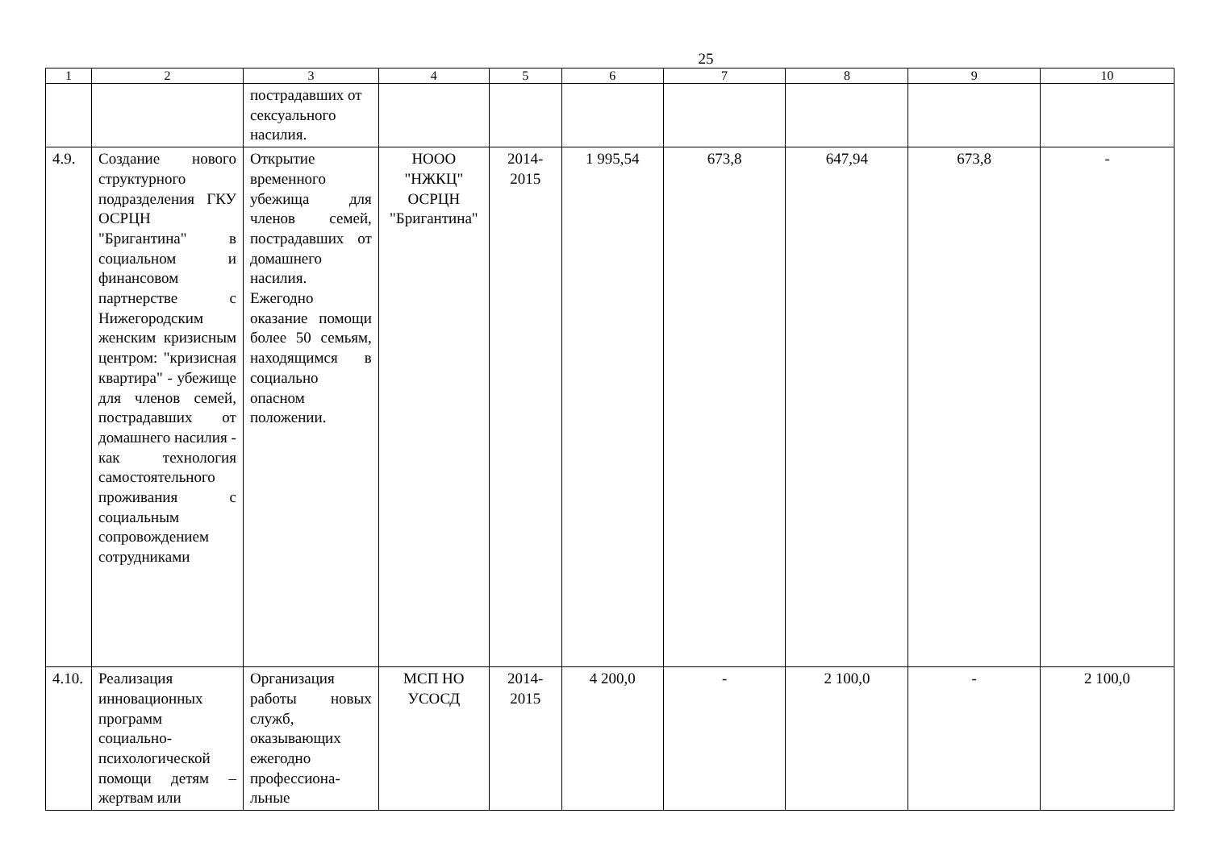25
| 1 | 2 | 3 | 4 | 5 | 6 | 7 | 8 | 9 | 10 |
| --- | --- | --- | --- | --- | --- | --- | --- | --- | --- |
| | | пострадавших от сексуального насилия. | | | | | | | |
| 4.9. | Создание нового структурного подразделения ГКУ ОСРЦН "Бригантина" в социальном и финансовом партнерстве с Нижегородским женским кризисным центром: "кризисная квартира" - убежище для членов семей, пострадавших от домашнего насилия - как технология самостоятельного проживания с социальным сопровождением сотрудниками | Открытие временного убежища для членов семей, пострадавших от домашнего насилия. Ежегодно оказание помощи более 50 семьям, находящимся в социально опасном положении. | НООО "НЖКЦ" ОСРЦН "Бригантина" | 2014-2015 | 1 995,54 | 673,8 | 647,94 | 673,8 | - |
| 4.10. | Реализация инновационных программ социально-психологической помощи детям – жертвам или | Организация работы новых служб, оказывающих ежегодно профессиона-льные | МСП НО УСОСД | 2014-2015 | 4 200,0 | - | 2 100,0 | - | 2 100,0 |